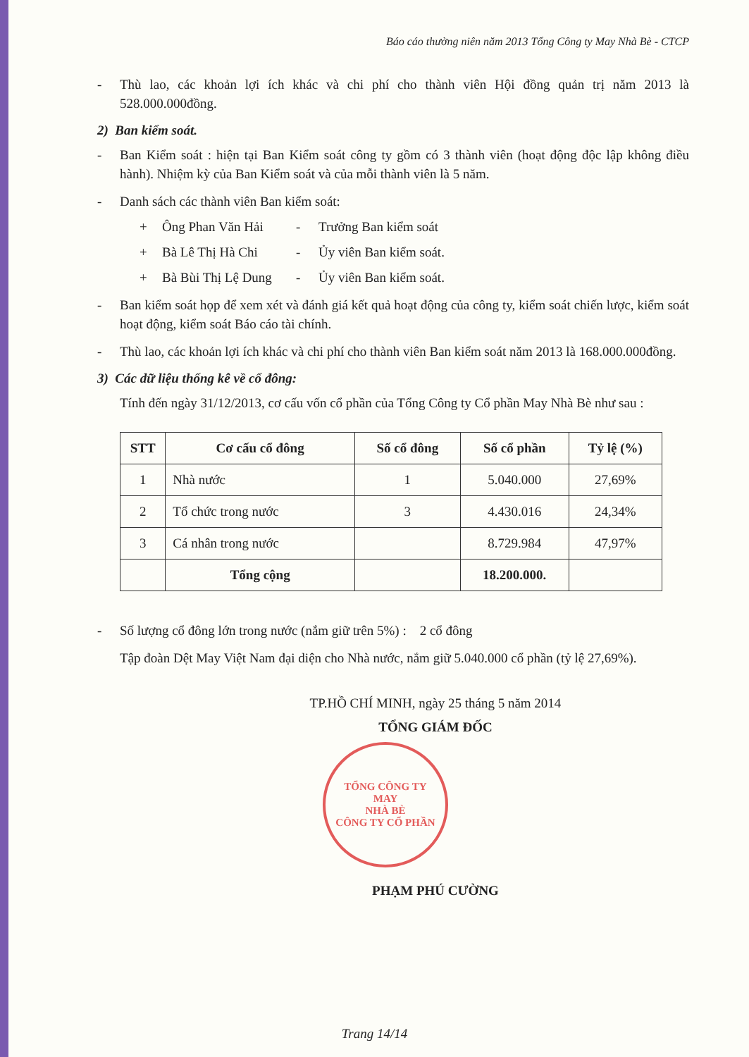Báo cáo thường niên năm 2013 Tổng Công ty May Nhà Bè - CTCP
- Thù lao, các khoản lợi ích khác và chi phí cho thành viên Hội đồng quản trị năm 2013 là 528.000.000đồng.
2) Ban kiểm soát.
- Ban Kiểm soát : hiện tại Ban Kiểm soát công ty gồm có 3 thành viên (hoạt động độc lập không điều hành). Nhiệm kỳ của Ban Kiểm soát và của mỗi thành viên là 5 năm.
- Danh sách các thành viên Ban kiểm soát:
+ Ông Phan Văn Hải - Trưởng Ban kiểm soát
+ Bà Lê Thị Hà Chi - Ủy viên Ban kiểm soát.
+ Bà Bùi Thị Lệ Dung - Ủy viên Ban kiểm soát.
- Ban kiểm soát họp để xem xét và đánh giá kết quả hoạt động của công ty, kiểm soát chiến lược, kiểm soát hoạt động, kiểm soát Báo cáo tài chính.
- Thù lao, các khoản lợi ích khác và chi phí cho thành viên Ban kiểm soát năm 2013 là 168.000.000đồng.
3) Các dữ liệu thống kê về cổ đông:
Tính đến ngày 31/12/2013, cơ cấu vốn cổ phần của Tổng Công ty Cổ phần May Nhà Bè như sau :
| STT | Cơ cấu cổ đông | Số cổ đông | Số cổ phần | Tỷ lệ (%) |
| --- | --- | --- | --- | --- |
| 1 | Nhà nước | 1 | 5.040.000 | 27,69% |
| 2 | Tổ chức trong nước | 3 | 4.430.016 | 24,34% |
| 3 | Cá nhân trong nước | | 8.729.984 | 47,97% |
| | Tổng cộng | | 18.200.000. | |
- Số lượng cổ đông lớn trong nước (nắm giữ trên 5%) : 2 cổ đông
Tập đoàn Dệt May Việt Nam đại diện cho Nhà nước, nắm giữ 5.040.000 cổ phần (tỷ lệ 27,69%).
TP.HỒ CHÍ MINH, ngày 25 tháng 5 năm 2014
TỔNG GIÁM ĐỐC
TỔNG CÔNG TY
MAY
NHÀ BÈ
CÔNG TY CỔ PHẦN
PHẠM PHÚ CƯỜNG
Trang 14/14